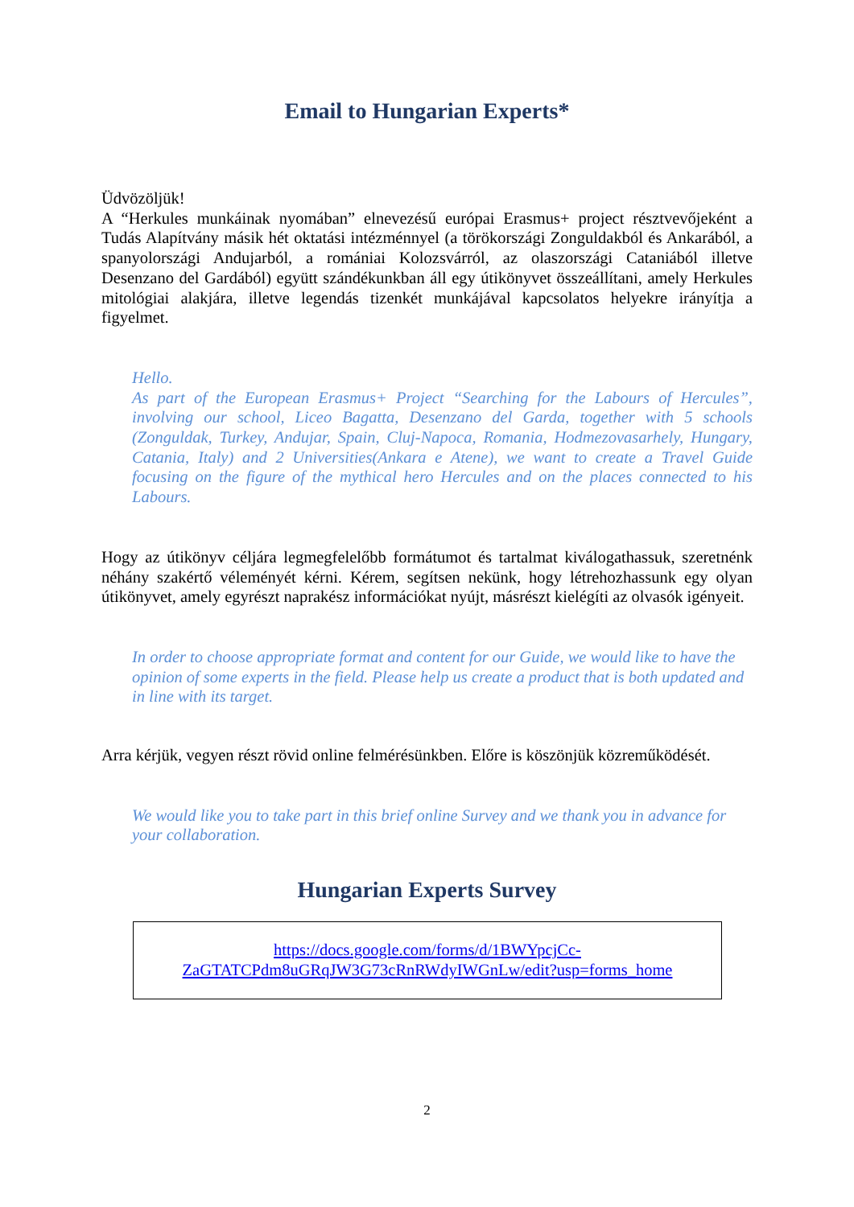Email to Hungarian Experts*
Üdvözöljük!
A “Herkules munkáinak nyomában” elnevezésű európai Erasmus+ project résztvevőjeként a Tudás Alapítvány másik hét oktatási intézménnyel (a törökországi Zonguldakból és Ankarából, a spanyolországi Andujarból, a romániai Kolozsvárról, az olaszországi Cataniából illetve Desenzano del Gardából) együtt szándékunkban áll egy útikönyvet összeállítani, amely Herkules mitológiai alakjára, illetve legendás tizenkét munkájával kapcsolatos helyekre irányítja a figyelmet.
Hello.
As part of the European Erasmus+ Project “Searching for the Labours of Hercules”, involving our school, Liceo Bagatta, Desenzano del Garda, together with 5 schools (Zonguldak, Turkey, Andujar, Spain, Cluj-Napoca, Romania, Hodmezovasarhely, Hungary, Catania, Italy) and 2 Universities(Ankara e Atene), we want to create a Travel Guide focusing on the figure of the mythical hero Hercules and on the places connected to his Labours.
Hogy az útikönyv céljára legmegfelelőbb formátumot és tartalmat kiválogathassuk, szeretnénk néhány szakértő véleményét kérni. Kérem, segítsen nekünk, hogy létrehozhassunk egy olyan útikönyvet, amely egyrészt naprakész információkat nyújt, másrészt kielégíti az olvasók igényeit.
In order to choose appropriate format and content for our Guide, we would like to have the opinion of some experts in the field. Please help us create a product that is both updated and in line with its target.
Arra kérjük, vegyen részt rövid online felmérésünkben. Előre is köszönjük közreműködését.
We would like you to take part in this brief online Survey and we thank you in advance for your collaboration.
Hungarian Experts Survey
https://docs.google.com/forms/d/1BWYpcjCc-
ZaGTATCPdm8uGRqJW3G73cRnRWdyIWGnLw/edit?usp=forms_home
2